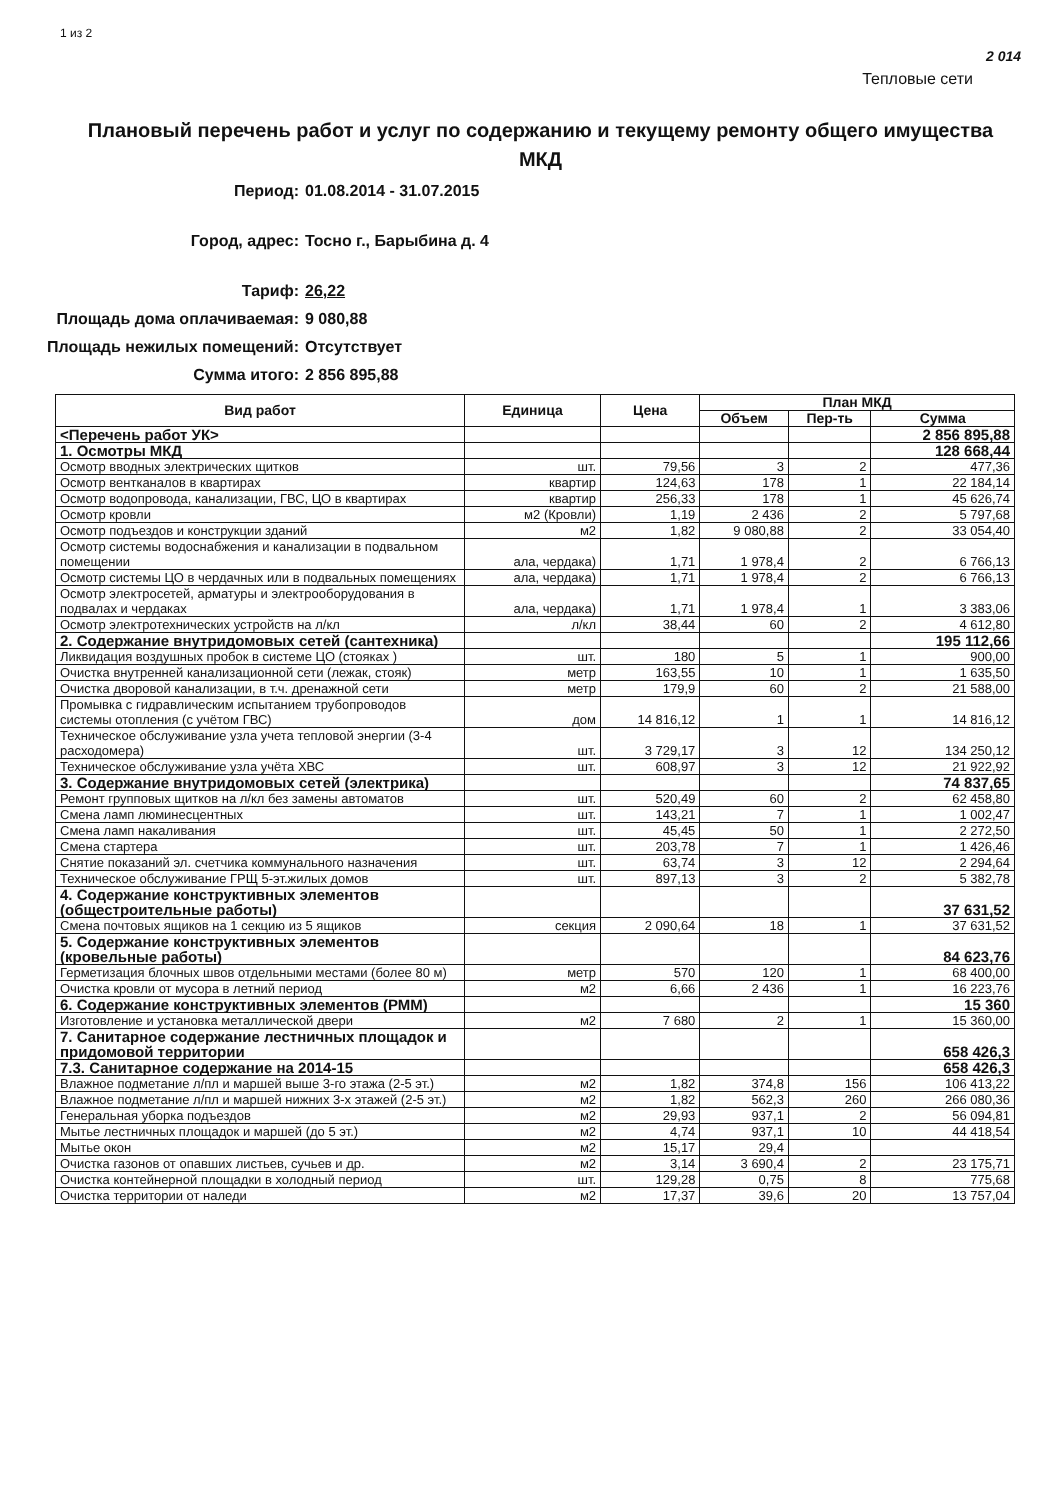1 из 2
2 014
Тепловые сети
Плановый перечень работ и услуг по содержанию и текущему ремонту общего имущества МКД
Период:
01.08.2014 - 31.07.2015
Город, адрес:
Тосно г., Барыбина д. 4
Тариф:
26,22
Площадь дома оплачиваемая:
9 080,88
Площадь нежилых помещений:
Отсутствует
Сумма итого:
2 856 895,88
| Вид работ | Единица | Цена | План МКД | | |
| --- | --- | --- | --- | --- | --- |
| | | | Объем | Пер-ть | Сумма |
| <Перечень работ УК> | | | | | 2 856 895,88 |
| 1. Осмотры МКД | | | | | 128 668,44 |
| Осмотр вводных электрических щитков | шт. | 79,56 | 3 | 2 | 477,36 |
| Осмотр вентканалов в квартирах | квартир | 124,63 | 178 | 1 | 22 184,14 |
| Осмотр водопровода, канализации, ГВС, ЦО в квартирах | квартир | 256,33 | 178 | 1 | 45 626,74 |
| Осмотр кровли | м2 (Кровли) | 1,19 | 2 436 | 2 | 5 797,68 |
| Осмотр подъездов и конструкции зданий | м2 | 1,82 | 9 080,88 | 2 | 33 054,40 |
| Осмотр системы водоснабжения и канализации в подвальном помещении | ала, чердака) | 1,71 | 1 978,4 | 2 | 6 766,13 |
| Осмотр системы ЦО в чердачных или в подвальных помещениях | ала, чердака) | 1,71 | 1 978,4 | 2 | 6 766,13 |
| Осмотр электросетей, арматуры и электрооборудования в подвалах и чердаках | ала, чердака) | 1,71 | 1 978,4 | 1 | 3 383,06 |
| Осмотр электротехнических устройств на л/кл | л/кл | 38,44 | 60 | 2 | 4 612,80 |
| 2. Содержание внутридомовых сетей (сантехника) | | | | | 195 112,66 |
| Ликвидация воздушных пробок в системе ЦО (стояках ) | шт. | 180 | 5 | 1 | 900,00 |
| Очистка внутренней канализационной сети (лежак, стояк) | метр | 163,55 | 10 | 1 | 1 635,50 |
| Очистка дворовой канализации, в т.ч. дренажной сети | метр | 179,9 | 60 | 2 | 21 588,00 |
| Промывка с гидравлическим испытанием трубопроводов системы отопления (с учётом ГВС) | дом | 14 816,12 | 1 | 1 | 14 816,12 |
| Техническое обслуживание узла учета тепловой энергии (3-4 расходомера) | шт. | 3 729,17 | 3 | 12 | 134 250,12 |
| Техническое обслуживание узла учёта ХВС | шт. | 608,97 | 3 | 12 | 21 922,92 |
| 3. Содержание внутридомовых сетей (электрика) | | | | | 74 837,65 |
| Ремонт групповых щитков на л/кл без замены автоматов | шт. | 520,49 | 60 | 2 | 62 458,80 |
| Смена ламп люминесцентных | шт. | 143,21 | 7 | 1 | 1 002,47 |
| Смена ламп накаливания | шт. | 45,45 | 50 | 1 | 2 272,50 |
| Смена стартера | шт. | 203,78 | 7 | 1 | 1 426,46 |
| Снятие показаний эл. счетчика коммунального назначения | шт. | 63,74 | 3 | 12 | 2 294,64 |
| Техническое обслуживание ГРЩ 5-эт.жилых домов | шт. | 897,13 | 3 | 2 | 5 382,78 |
| 4. Содержание конструктивных элементов (общестроительные работы) | | | | | 37 631,52 |
| Смена почтовых ящиков на 1 секцию из 5 ящиков | секция | 2 090,64 | 18 | 1 | 37 631,52 |
| 5. Содержание конструктивных элементов (кровельные работы) | | | | | 84 623,76 |
| Герметизация блочных швов отдельными местами (более 80 м) | метр | 570 | 120 | 1 | 68 400,00 |
| Очистка кровли от мусора в летний период | м2 | 6,66 | 2 436 | 1 | 16 223,76 |
| 6. Содержание конструктивных элементов (РММ) | | | | | 15 360 |
| Изготовление и установка металлической двери | м2 | 7 680 | 2 | 1 | 15 360,00 |
| 7. Санитарное содержание лестничных площадок и придомовой территории | | | | | 658 426,3 |
| 7.3. Санитарное содержание на 2014-15 | | | | | 658 426,3 |
| Влажное подметание л/пл и маршей выше 3-го этажа (2-5 эт.) | м2 | 1,82 | 374,8 | 156 | 106 413,22 |
| Влажное подметание л/пл и маршей нижних 3-х этажей (2-5 эт.) | м2 | 1,82 | 562,3 | 260 | 266 080,36 |
| Генеральная уборка подъездов | м2 | 29,93 | 937,1 | 2 | 56 094,81 |
| Мытье лестничных площадок и маршей (до 5 эт.) | м2 | 4,74 | 937,1 | 10 | 44 418,54 |
| Мытье окон | м2 | 15,17 | 29,4 | | |
| Очистка газонов от опавших листьев, сучьев и др. | м2 | 3,14 | 3 690,4 | 2 | 23 175,71 |
| Очистка контейнерной площадки в холодный период | шт. | 129,28 | 0,75 | 8 | 775,68 |
| Очистка территории от наледи | м2 | 17,37 | 39,6 | 20 | 13 757,04 |